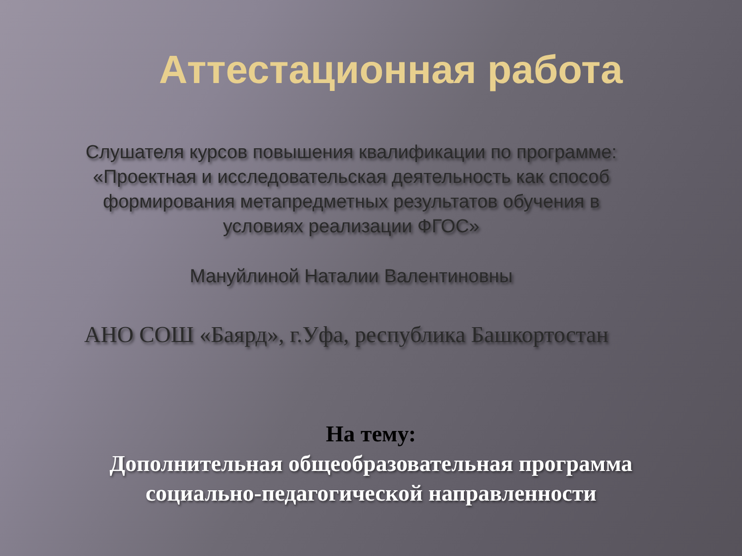Аттестационная работа
Слушателя курсов повышения квалификации по программе:
«Проектная и исследовательская деятельность как способ
формирования метапредметных результатов обучения в
условиях реализации ФГОС»
Мануйлиной Наталии Валентиновны
АНО СОШ «Баярд», г.Уфа, республика Башкортостан
На тему:
Дополнительная общеобразовательная программа
социально-педагогической направленности